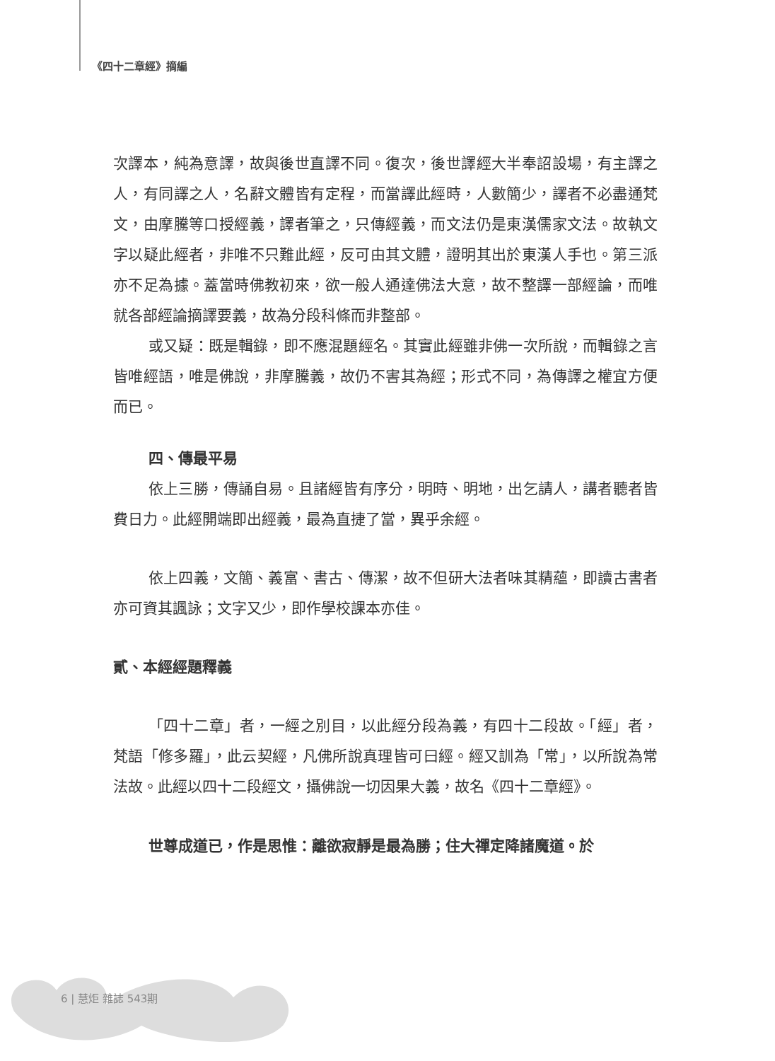《四十二章經》摘編
次譯本，純為意譯，故與後世直譯不同。復次，後世譯經大半奉詔設場，有主譯之人，有同譯之人，名辭文體皆有定程，而當譯此經時，人數簡少，譯者不必盡通梵文，由摩騰等口授經義，譯者筆之，只傳經義，而文法仍是東漢儒家文法。故執文字以疑此經者，非唯不只難此經，反可由其文體，證明其出於東漢人手也。第三派亦不足為據。蓋當時佛教初來，欲一般人通達佛法大意，故不整譯一部經論，而唯就各部經論摘譯要義，故為分段科條而非整部。
或又疑：既是輯錄，即不應混題經名。其實此經雖非佛一次所說，而輯錄之言皆唯經語，唯是佛說，非摩騰義，故仍不害其為經；形式不同，為傳譯之權宜方便而已。
四、傳最平易
依上三勝，傳誦自易。且諸經皆有序分，明時、明地，出乞請人，講者聽者皆費日力。此經開端即出經義，最為直捷了當，異乎余經。
依上四義，文簡、義富、書古、傳潔，故不但研大法者味其精蘊，即讀古書者亦可資其諷詠；文字又少，即作學校課本亦佳。
貳、本經經題釋義
「四十二章」者，一經之別目，以此經分段為義，有四十二段故。「經」者，梵語「修多羅」，此云契經，凡佛所說真理皆可曰經。經又訓為「常」，以所說為常法故。此經以四十二段經文，攝佛說一切因果大義，故名《四十二章經》。
世尊成道已，作是思惟：離欲寂靜是最為勝；住大禪定降諸魔道。於
6 | 慧炬 雜誌 543期